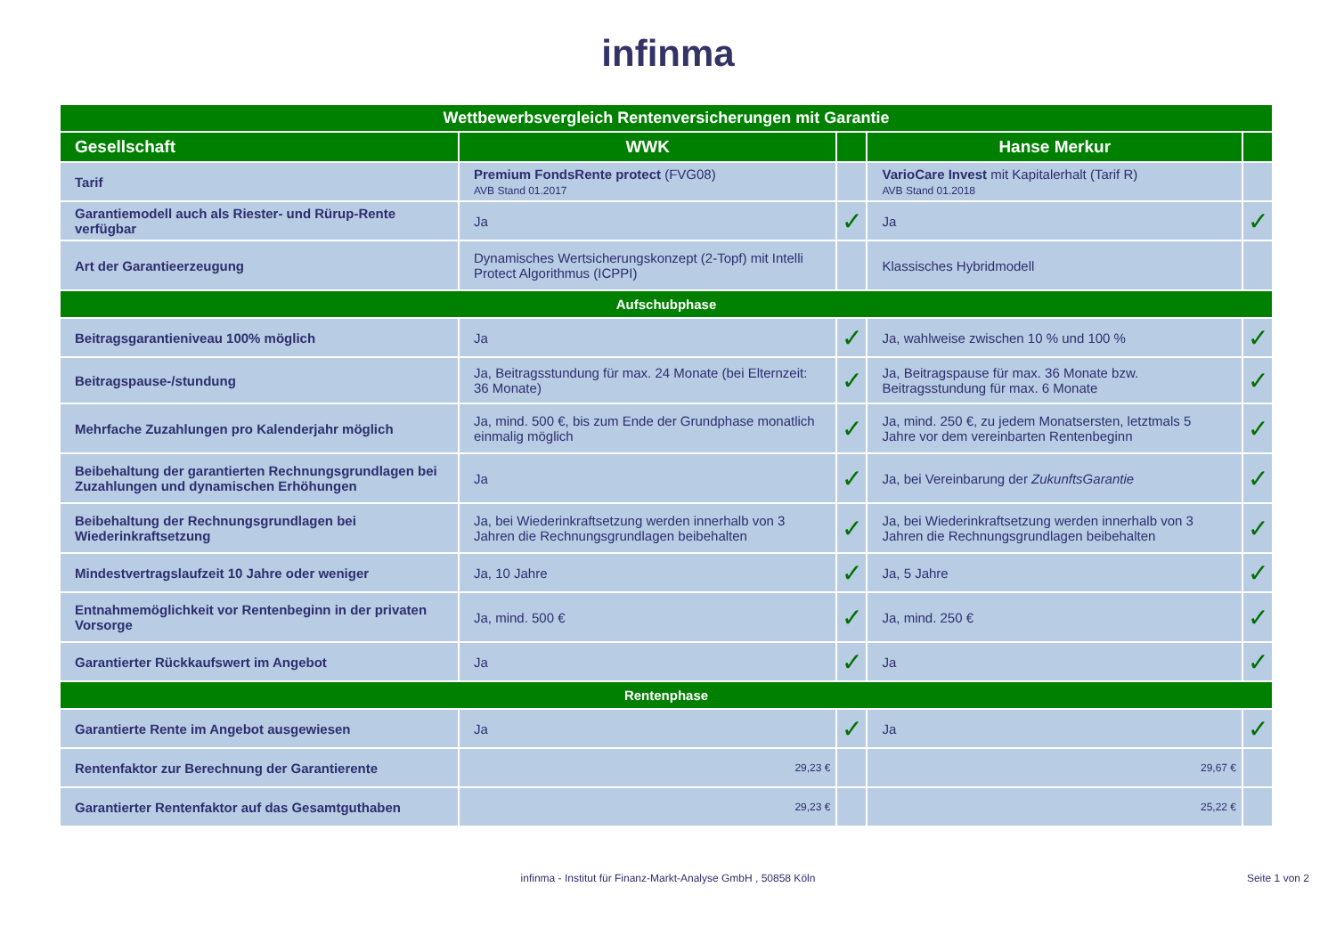infinma
| Wettbewerbsvergleich Rentenversicherungen mit Garantie | | | | |
| --- | --- | --- | --- | --- |
| Gesellschaft | WWK | | Hanse Merkur | |
| Tarif | Premium FondsRente protect (FVG08) AVB Stand 01.2017 | | VarioCare Invest mit Kapitalerhalt (Tarif R) AVB Stand 01.2018 | |
| Garantiemodell auch als Riester- und Rürup-Rente verfügbar | Ja | ✓ | Ja | ✓ |
| Art der Garantieerzeugung | Dynamisches Wertsicherungskonzept (2-Topf) mit Intelli Protect Algorithmus (ICPPI) | | Klassisches Hybridmodell | |
| Aufschubphase | | | | |
| Beitragsgarantieniveau 100% möglich | Ja | ✓ | Ja, wahlweise zwischen 10 % und 100 % | ✓ |
| Beitragspause-/stundung | Ja, Beitragsstundung für max. 24 Monate (bei Elternzeit: 36 Monate) | ✓ | Ja, Beitragspause für max. 36 Monate bzw. Beitragsstundung für max. 6 Monate | ✓ |
| Mehrfache Zuzahlungen pro Kalenderjahr möglich | Ja, mind. 500 €, bis zum Ende der Grundphase monatlich einmalig möglich | ✓ | Ja, mind. 250 €, zu jedem Monatsersten, letztmals 5 Jahre vor dem vereinbarten Rentenbeginn | ✓ |
| Beibehaltung der garantierten Rechnungsgrundlagen bei Zuzahlungen und dynamischen Erhöhungen | Ja | ✓ | Ja, bei Vereinbarung der ZukunftsGarantie | ✓ |
| Beibehaltung der Rechnungsgrundlagen bei Wiederinkraftsetzung | Ja, bei Wiederinkraftsetzung werden innerhalb von 3 Jahren die Rechnungsgrundlagen beibehalten | ✓ | Ja, bei Wiederinkraftsetzung werden innerhalb von 3 Jahren die Rechnungsgrundlagen beibehalten | ✓ |
| Mindestvertragslaufzeit 10 Jahre oder weniger | Ja, 10 Jahre | ✓ | Ja, 5 Jahre | ✓ |
| Entnahmemöglichkeit vor Rentenbeginn in der privaten Vorsorge | Ja, mind. 500 € | ✓ | Ja, mind. 250 € | ✓ |
| Garantierter Rückkaufswert im Angebot | Ja | ✓ | Ja | ✓ |
| Rentenphase | | | | |
| Garantierte Rente im Angebot ausgewiesen | Ja | ✓ | Ja | ✓ |
| Rentenfaktor zur Berechnung der Garantierente | 29,23 € | | 29,67 € | |
| Garantierter Rentenfaktor auf das Gesamtguthaben | 29,23 € | | 25,22 € | |
infinma - Institut für Finanz-Markt-Analyse GmbH , 50858 Köln Seite 1 von 2